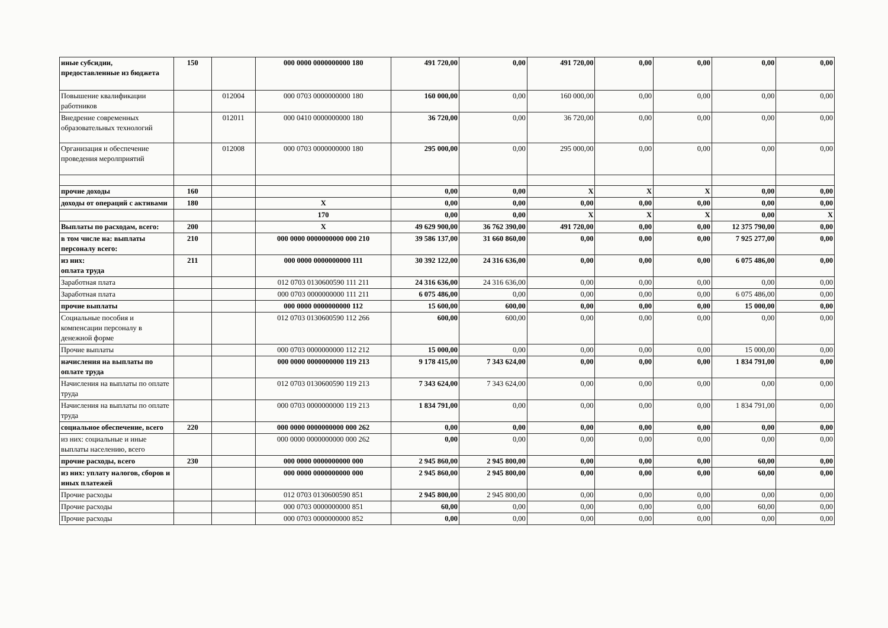| иные субсидии, предоставленные из бюджета | 150 | | 000 0000 0000000000 180 | 491 720,00 | 0,00 | 491 720,00 | 0,00 | 0,00 | 0,00 | 0,00 |
| Повышение квалификации работников | | 012004 | 000 0703 0000000000 180 | 160 000,00 | 0,00 | 160 000,00 | 0,00 | 0,00 | 0,00 | 0,00 |
| Внедрение современных образовательных технологий | | 012011 | 000 0410 0000000000 180 | 36 720,00 | 0,00 | 36 720,00 | 0,00 | 0,00 | 0,00 | 0,00 |
| Организация и обеспечение проведения меролприятий | | 012008 | 000 0703 0000000000 180 | 295 000,00 | 0,00 | 295 000,00 | 0,00 | 0,00 | 0,00 | 0,00 |
| прочие доходы | 160 | | | 0,00 | 0,00 | X | X | X | 0,00 | 0,00 |
| доходы от операций с активами | 180 | | X | 0,00 | 0,00 | 0,00 | 0,00 | 0,00 | 0,00 | 0,00 |
| | | | 170 | 0,00 | 0,00 | X | X | X | 0,00 | X |
| Выплаты по расходам, всего: | 200 | | X | 49 629 900,00 | 36 762 390,00 | 491 720,00 | 0,00 | 0,00 | 12 375 790,00 | 0,00 |
| в том числе на: выплаты персоналу всего: | 210 | | 000 0000 0000000000 000 210 | 39 586 137,00 | 31 660 860,00 | 0,00 | 0,00 | 0,00 | 7 925 277,00 | 0,00 |
| из них: оплата труда | 211 | | 000 0000 0000000000 111 | 30 392 122,00 | 24 316 636,00 | 0,00 | 0,00 | 0,00 | 6 075 486,00 | 0,00 |
| Заработная плата | | | 012 0703 0130600590 111 211 | 24 316 636,00 | 24 316 636,00 | 0,00 | 0,00 | 0,00 | 0,00 | 0,00 |
| Заработная плата | | | 000 0703 0000000000 111 211 | 6 075 486,00 | 0,00 | 0,00 | 0,00 | 0,00 | 6 075 486,00 | 0,00 |
| прочие выплаты | | | 000 0000 0000000000 112 | 15 600,00 | 600,00 | 0,00 | 0,00 | 0,00 | 15 000,00 | 0,00 |
| Социальные пособия и компенсации персоналу в денежной форме | | | 012 0703 0130600590 112 266 | 600,00 | 600,00 | 0,00 | 0,00 | 0,00 | 0,00 | 0,00 |
| Прочие выплаты | | | 000 0703 0000000000 112 212 | 15 000,00 | 0,00 | 0,00 | 0,00 | 0,00 | 15 000,00 | 0,00 |
| начисления на выплаты по оплате труда | | | 000 0000 0000000000 119 213 | 9 178 415,00 | 7 343 624,00 | 0,00 | 0,00 | 0,00 | 1 834 791,00 | 0,00 |
| Начисления на выплаты по оплате труда | | | 012 0703 0130600590 119 213 | 7 343 624,00 | 7 343 624,00 | 0,00 | 0,00 | 0,00 | 0,00 | 0,00 |
| Начисления на выплаты по оплате труда | | | 000 0703 0000000000 119 213 | 1 834 791,00 | 0,00 | 0,00 | 0,00 | 0,00 | 1 834 791,00 | 0,00 |
| социальное обеспечение, всего | 220 | | 000 0000 0000000000 000 262 | 0,00 | 0,00 | 0,00 | 0,00 | 0,00 | 0,00 | 0,00 |
| из них: социальные и иные выплаты населению, всего | | | 000 0000 0000000000 000 262 | 0,00 | 0,00 | 0,00 | 0,00 | 0,00 | 0,00 | 0,00 |
| прочие расходы, всего | 230 | | 000 0000 0000000000 000 | 2 945 860,00 | 2 945 800,00 | 0,00 | 0,00 | 0,00 | 60,00 | 0,00 |
| из них: уплату налогов, сборов и иных платежей | | | 000 0000 0000000000 000 | 2 945 860,00 | 2 945 800,00 | 0,00 | 0,00 | 0,00 | 60,00 | 0,00 |
| Прочие расходы | | | 012 0703 0130600590 851 | 2 945 800,00 | 2 945 800,00 | 0,00 | 0,00 | 0,00 | 0,00 | 0,00 |
| Прочие расходы | | | 000 0703 0000000000 851 | 60,00 | 0,00 | 0,00 | 0,00 | 0,00 | 60,00 | 0,00 |
| Прочие расходы | | | 000 0703 0000000000 852 | 0,00 | 0,00 | 0,00 | 0,00 | 0,00 | 0,00 | 0,00 |